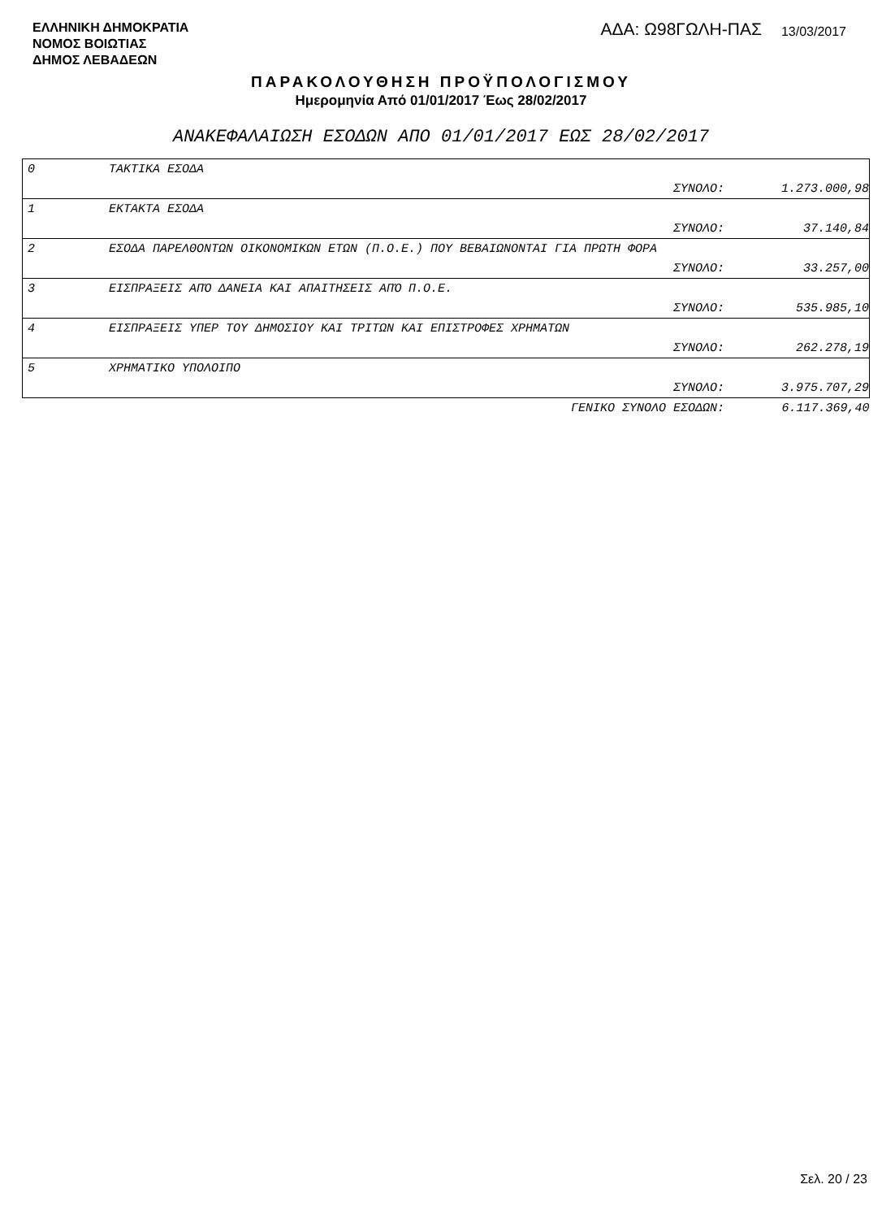ΕΛΛΗΝΙΚΗ ΔΗΜΟΚΡΑΤΙΑ
ΝΟΜΟΣ ΒΟΙΩΤΙΑΣ
ΔΗΜΟΣ ΛΕΒΑΔΕΩΝ
ΑΔΑ: Ω98ΓΩΛΗ-ΠΑΣ 13/03/2017
ΠΑΡΑΚΟΛΟΥΘΗΣΗ ΠΡΟΫΠΟΛΟΓΙΣΜΟΥ
Ημερομηνία Από 01/01/2017 Έως 28/02/2017
ΑΝΑΚΕΦΑΛΑΙΩΣΗ ΕΣΟΔΩΝ ΑΠΟ 01/01/2017 ΕΩΣ 28/02/2017
| 0 | ΤΑΚΤΙΚΑ ΕΣΟΔΑ | | |
| | | ΣΥΝΟΛΟ: | 1.273.000,98 |
| 1 | ΕΚΤΑΚΤΑ ΕΣΟΔΑ | | |
| | | ΣΥΝΟΛΟ: | 37.140,84 |
| 2 | ΕΣΟΔΑ ΠΑΡΕΛΘΟΝΤΩΝ ΟΙΚΟΝΟΜΙΚΩΝ ΕΤΩΝ (Π.Ο.Ε.) ΠΟΥ ΒΕΒΑΙΩΝΟΝΤΑΙ ΓΙΑ ΠΡΩΤΗ ΦΟΡΑ | | |
| | | ΣΥΝΟΛΟ: | 33.257,00 |
| 3 | ΕΙΣΠΡΑΞΕΙΣ ΑΠΌ ΔΑΝΕΙΑ ΚΑΙ ΑΠΑΙΤΗΣΕΙΣ ΑΠΌ Π.Ο.Ε. | | |
| | | ΣΥΝΟΛΟ: | 535.985,10 |
| 4 | ΕΙΣΠΡΑΞΕΙΣ ΥΠΕΡ ΤΟΥ ΔΗΜΟΣΙΟΥ ΚΑΙ ΤΡΙΤΩΝ ΚΑΙ ΕΠΙΣΤΡΟΦΕΣ ΧΡΗΜΑΤΩΝ | | |
| | | ΣΥΝΟΛΟ: | 262.278,19 |
| 5 | ΧΡΗΜΑΤΙΚΟ ΥΠΟΛΟΙΠΟ | | |
| | | ΣΥΝΟΛΟ: | 3.975.707,29 |
| | ΓΕΝΙΚΟ ΣΥΝΟΛΟ ΕΣΟΔΩΝ: | | 6.117.369,40 |
Σελ. 20 / 23